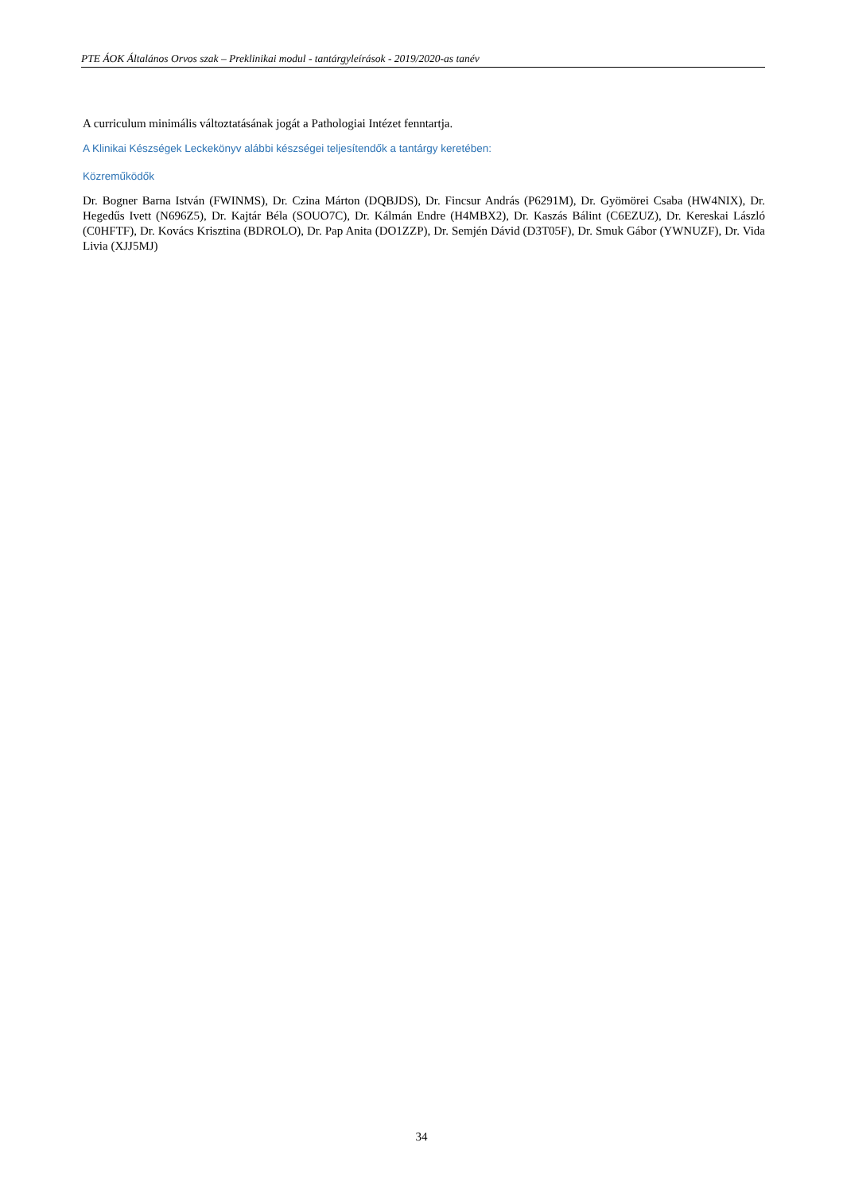PTE ÁOK Általános Orvos szak – Preklinikai modul - tantárgyleírások - 2019/2020-as tanév
A curriculum minimális változtatásának jogát a Pathologiai Intézet fenntartja.
A Klinikai Készségek Leckekönyv alábbi készségei teljesítendők a tantárgy keretében:
Közreműködők
Dr. Bogner Barna István (FWINMS), Dr. Czina Márton (DQBJDS), Dr. Fincsur András (P6291M), Dr. Gyömörei Csaba (HW4NIX), Dr. Hegedűs Ivett (N696Z5), Dr. Kajtár Béla (SOUO7C), Dr. Kálmán Endre (H4MBX2), Dr. Kaszás Bálint (C6EZUZ), Dr. Kereskai László (C0HFTF), Dr. Kovács Krisztina (BDROLO), Dr. Pap Anita (DO1ZZP), Dr. Semjén Dávid (D3T05F), Dr. Smuk Gábor (YWNUZF), Dr. Vida Livia (XJJ5MJ)
34